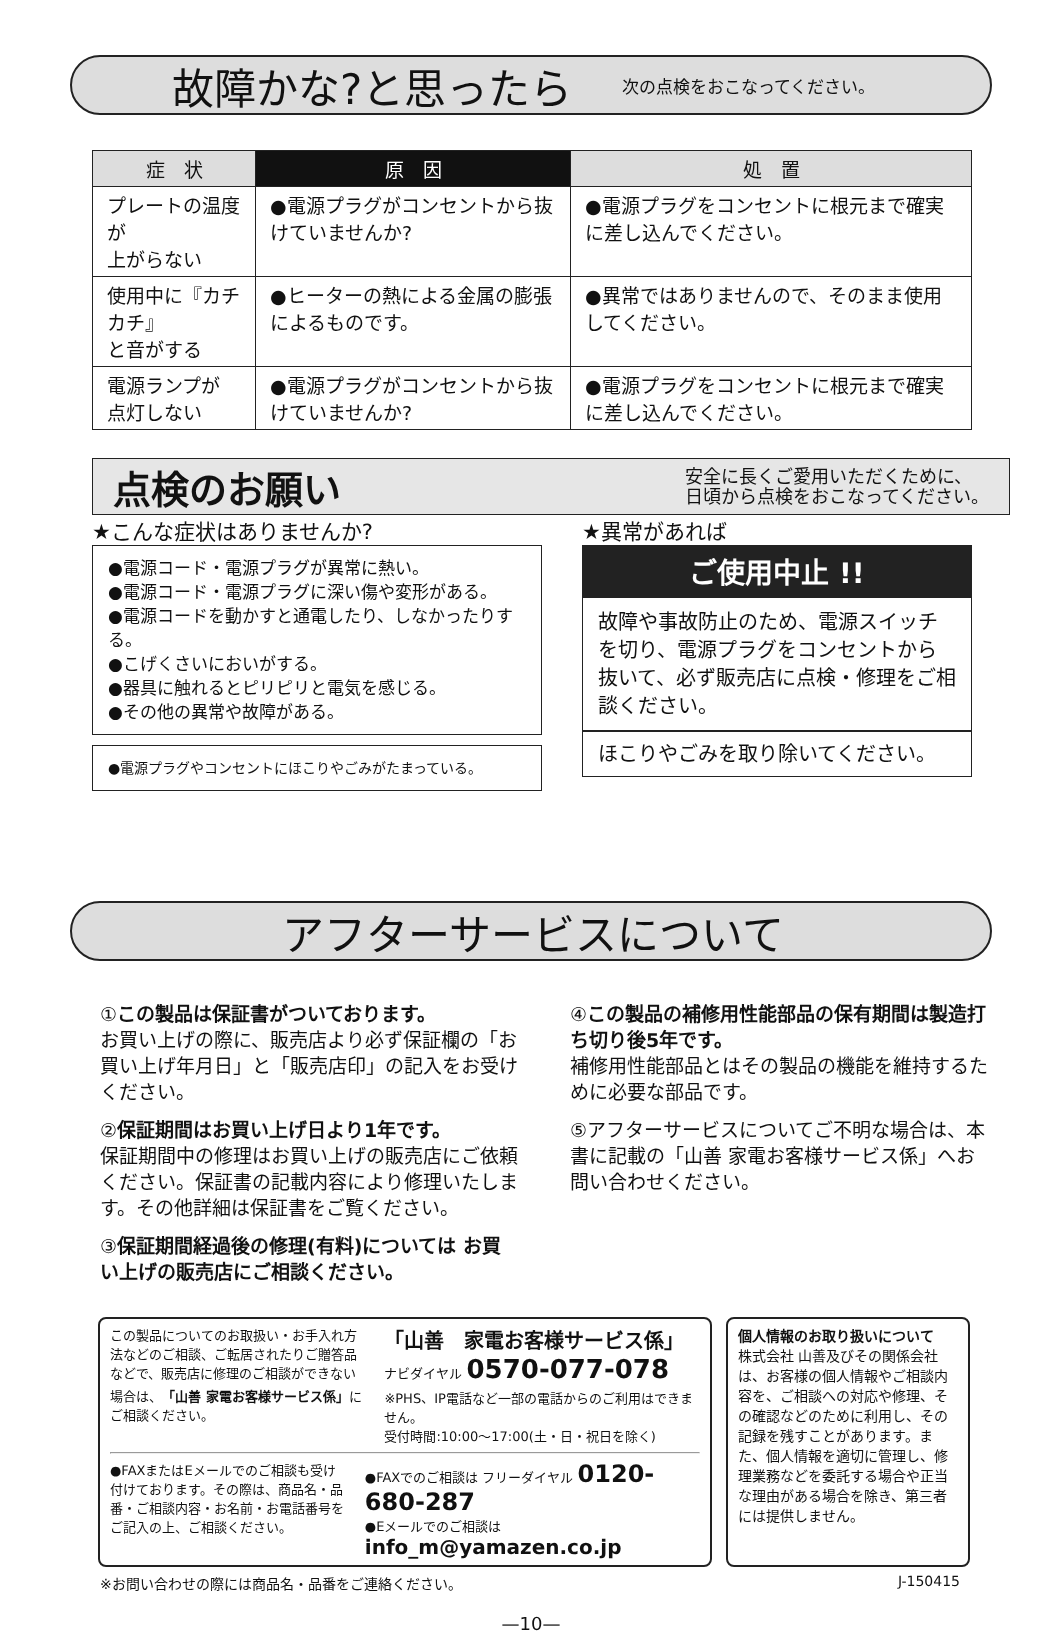故障かな?と思ったら
次の点検をおこなってください。
| 症 状 | 原 因 | 処 置 |
| --- | --- | --- |
| プレートの温度が 上がらない | ●電源プラグがコンセントから抜けていませんか? | ●電源プラグをコンセントに根元まで確実に差し込んでください。 |
| 使用中に『カチカチ』 と音がする | ●ヒーターの熱による金属の膨張によるものです。 | ●異常ではありませんので、そのまま使用してください。 |
| 電源ランプが 点灯しない | ●電源プラグがコンセントから抜けていませんか? | ●電源プラグをコンセントに根元まで確実に差し込んでください。 |
点検のお願い
安全に長くご愛用いただくために、
日頃から点検をおこなってください。
★こんな症状はありませんか?
●電源コード・電源プラグが異常に熱い。
●電源コード・電源プラグに深い傷や変形がある。
●電源コードを動かすと通電したり、しなかったりする。
●こげくさいにおいがする。
●器具に触れるとピリピリと電気を感じる。
●その他の異常や故障がある。
●電源プラグやコンセントにほこりやごみがたまっている。
★異常があれば
ご使用中止 !!
故障や事故防止のため、電源スイッチを切り、電源プラグをコンセントから抜いて、必ず販売店に点検・修理をご相談ください。
ほこりやごみを取り除いてください。
アフターサービスについて
①この製品は保証書がついております。
お買い上げの際に、販売店より必ず保証欄の「お買い上げ年月日」と「販売店印」の記入をお受けください。
②保証期間はお買い上げ日より1年です。
保証期間中の修理はお買い上げの販売店にご依頼ください。保証書の記載内容により修理いたします。その他詳細は保証書をご覧ください。
③保証期間経過後の修理(有料)については お買い上げの販売店にご相談ください。
④この製品の補修用性能部品の保有期間は製造打ち切り後5年です。
補修用性能部品とはその製品の機能を維持するために必要な部品です。
⑤アフターサービスについてご不明な場合は、本書に記載の「山善 家電お客様サービス係」へお問い合わせください。
この製品についてのお取扱い・お手入れ方法などのご相談、ご転居されたりご贈答品などで、販売店に修理のご相談ができない場合は、「山善 家電お客様サービス係」にご相談ください。
「山善　家電お客様サービス係」
ナビダイヤル 0570-077-078
※PHS、IP電話など一部の電話からのご利用はできません。
受付時間:10:00〜17:00(土・日・祝日を除く)
●FAXまたはEメールでのご相談も受け付けております。その際は、商品名・品番・ご相談内容・お名前・お電話番号をご記入の上、ご相談ください。
●FAXでのご相談は フリーダイヤル 0120-680-287
●Eメールでのご相談は info_m@yamazen.co.jp
個人情報のお取り扱いについて
株式会社 山善及びその関係会社は、お客様の個人情報やご相談内容を、ご相談への対応や修理、その確認などのために利用し、その記録を残すことがあります。また、個人情報を適切に管理し、修理業務などを委託する場合や正当な理由がある場合を除き、第三者には提供しません。
※お問い合わせの際には商品名・品番をご連絡ください。 J-150415
—10—